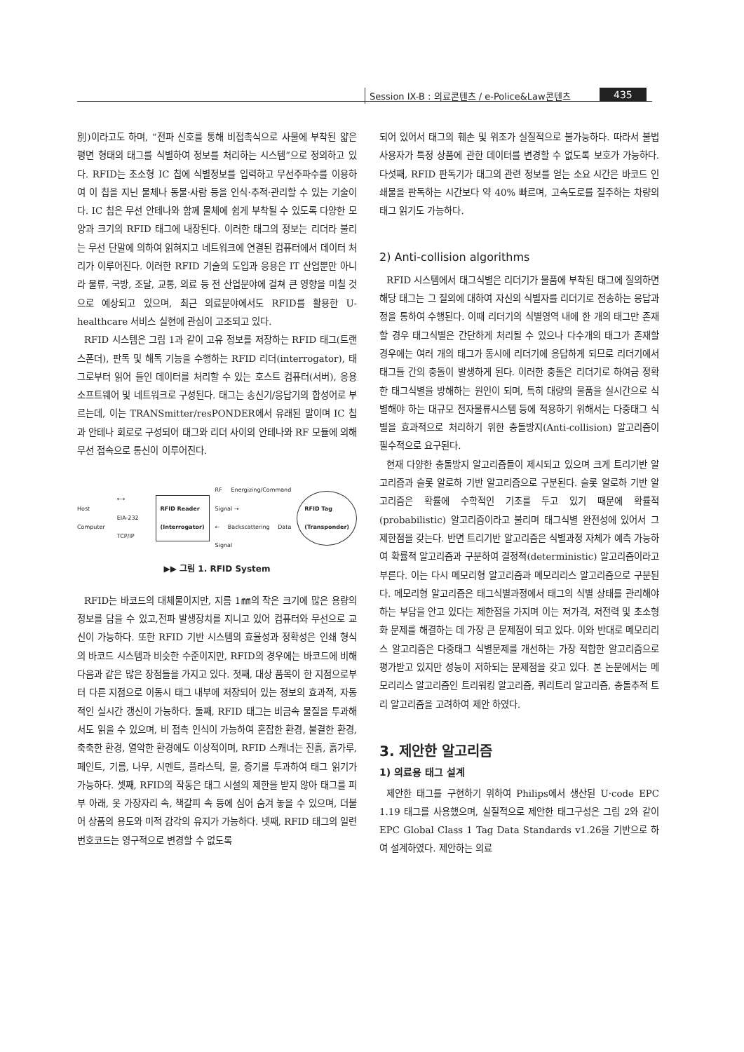Session IX-B : 의료콘텐츠 / e-Police&Law콘텐츠
435
別)이라고도 하며, “전파 신호를 통해 비접촉식으로 사물에 부착된 얇은 평면 형태의 태그를 식별하여 정보를 처리하는 시스템”으로 정의하고 있다. RFID는 초소형 IC 칩에 식별정보를 입력하고 무선주파수를 이용하여 이 칩을 지닌 물체나 동물·사람 등을 인식·추적·관리할 수 있는 기술이다. IC 칩은 무선 안테나와 함께 물체에 쉽게 부착될 수 있도록 다양한 모양과 크기의 RFID 태그에 내장된다. 이러한 태그의 정보는 리더라 불리는 무선 단말에 의하여 읽혀지고 네트워크에 연결된 컴퓨터에서 데이터 처리가 이루어진다. 이러한 RFID 기술의 도입과 응용은 IT 산업뿐만 아니라 물류, 국방, 조달, 교통, 의료 등 전 산업분야에 걸쳐 큰 영향을 미칠 것으로 예상되고 있으며, 최근 의료분야에서도 RFID를 활용한 U-healthcare 서비스 실현에 관심이 고조되고 있다.
RFID 시스템은 그림 1과 같이 고유 정보를 저장하는 RFID 태그(트랜스폰더), 판독 및 해독 기능을 수행하는 RFID 리더(interrogator), 태그로부터 읽어 들인 데이터를 처리할 수 있는 호스트 컴퓨터(서버), 응용 소프트웨어 및 네트워크로 구성된다. 태그는 송신기/응답기의 합성어로 부르는데, 이는 TRANSmitter/resPONDER에서 유래된 말이며 IC 칩과 안테나 회로로 구성되어 태그와 리더 사이의 안테나와 RF 모듈에 의해 무선 접속으로 통신이 이루어진다.
Host Computer ⟷
EIA-232 TCP/IP RFID Reader
(Interrogator) RF Energizing/Command Signal →
← Backscattering Data Signal RFID Tag
(Transponder)
▶▶ 그림 1. RFID System
RFID는 바코드의 대체물이지만, 지름 1㎜의 작은 크기에 많은 용량의 정보를 담을 수 있고,전파 발생장치를 지니고 있어 컴퓨터와 무선으로 교신이 가능하다. 또한 RFID 기반 시스템의 효율성과 정확성은 인쇄 형식의 바코드 시스템과 비슷한 수준이지만, RFID의 경우에는 바코드에 비해 다음과 같은 많은 장점들을 가지고 있다. 첫째, 대상 품목이 한 지점으로부터 다른 지점으로 이동시 태그 내부에 저장되어 있는 정보의 효과적, 자동적인 실시간 갱신이 가능하다. 둘째, RFID 태그는 비금속 물질을 투과해서도 읽을 수 있으며, 비 접촉 인식이 가능하여 혼잡한 환경, 불결한 환경, 축축한 환경, 열악한 환경에도 이상적이며, RFID 스캐너는 진흙, 흙가루, 페인트, 기름, 나무, 시멘트, 플라스틱, 물, 증기를 투과하여 태그 읽기가 가능하다. 셋째, RFID의 작동은 태그 시설의 제한을 받지 않아 태그를 피부 아래, 옷 가장자리 속, 책갈피 속 등에 심어 숨겨 놓을 수 있으며, 더불어 상품의 용도와 미적 감각의 유지가 가능하다. 넷째, RFID 태그의 일련 번호코드는 영구적으로 변경할 수 없도록
되어 있어서 태그의 훼손 및 위조가 실질적으로 불가능하다. 따라서 불법 사용자가 특정 상품에 관한 데이터를 변경할 수 없도록 보호가 가능하다. 다섯째, RFID 판독기가 태그의 관련 정보를 얻는 소요 시간은 바코드 인쇄물을 판독하는 시간보다 약 40% 빠르며, 고속도로를 질주하는 차량의 태그 읽기도 가능하다.
2) Anti-collision algorithms
RFID 시스템에서 태그식별은 리더기가 물품에 부착된 태그에 질의하면 해당 태그는 그 질의에 대하여 자신의 식별자를 리더기로 전송하는 응답과정을 통하여 수행된다. 이때 리더기의 식별영역 내에 한 개의 태그만 존재할 경우 태그식별은 간단하게 처리될 수 있으나 다수개의 태그가 존재할 경우에는 여러 개의 태그가 동시에 리더기에 응답하게 되므로 리더기에서 태그들 간의 충돌이 발생하게 된다. 이러한 충돌은 리더기로 하여금 정확한 태그식별을 방해하는 원인이 되며, 특히 대량의 물품을 실시간으로 식별해야 하는 대규모 전자물류시스템 등에 적용하기 위해서는 다중태그 식별을 효과적으로 처리하기 위한 충돌방지(Anti-collision) 알고리즘이 필수적으로 요구된다.
현재 다양한 충돌방지 알고리즘들이 제시되고 있으며 크게 트리기반 알고리즘과 슬롯 알로하 기반 알고리즘으로 구분된다. 슬롯 알로하 기반 알고리즘은 확률에 수학적인 기초를 두고 있기 때문에 확률적(probabilistic) 알고리즘이라고 불리며 태그식별 완전성에 있어서 그 제한점을 갖는다. 반면 트리기반 알고리즘은 식별과정 자체가 예측 가능하여 확률적 알고리즘과 구분하여 결정적(deterministic) 알고리즘이라고 부른다. 이는 다시 메모리형 알고리즘과 메모리리스 알고리즘으로 구분된다. 메모리형 알고리즘은 태그식별과정에서 태그의 식별 상태를 관리해야하는 부담을 안고 있다는 제한점을 가지며 이는 저가격, 저전력 및 초소형화 문제를 해결하는 데 가장 큰 문제점이 되고 있다. 이와 반대로 메모리리스 알고리즘은 다중태그 식별문제를 개선하는 가장 적합한 알고리즘으로 평가받고 있지만 성능이 저하되는 문제점을 갖고 있다. 본 논문에서는 메모리리스 알고리즘인 트리워킹 알고리즘, 쿼리트리 알고리즘, 충돌추적 트리 알고리즘을 고려하여 제안 하였다.
3. 제안한 알고리즘
1) 의료용 태그 설계
제안한 태그를 구현하기 위하여 Philips에서 생산된 U·code EPC 1.19 태그를 사용했으며, 실질적으로 제안한 태그구성은 그림 2와 같이 EPC Global Class 1 Tag Data Standards v1.26을 기반으로 하여 설계하였다. 제안하는 의료